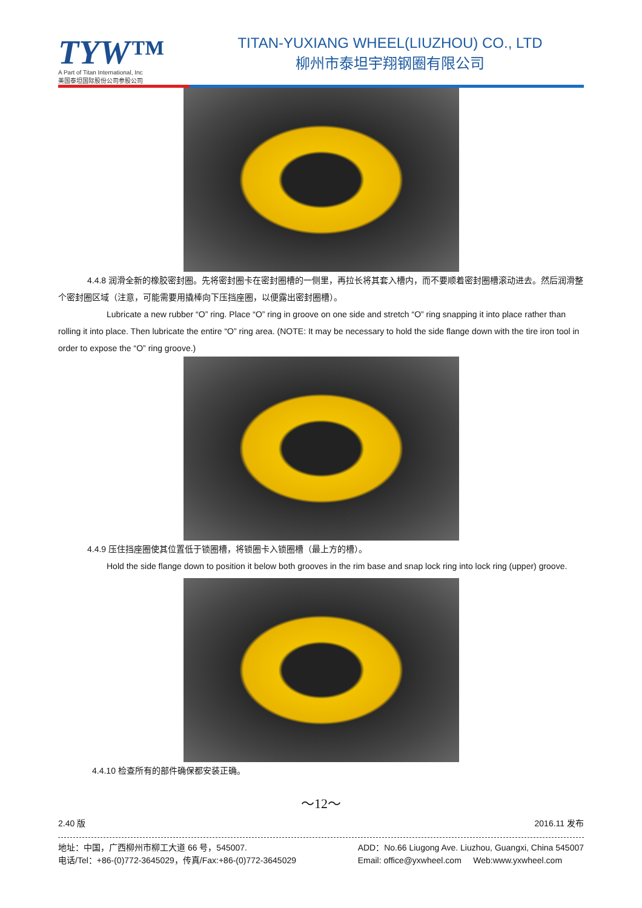TYW™
A Part of Titan International, Inc
美国泰坦国际股份公司参股公司
TITAN-YUXIANG WHEEL(LIUZHOU) CO., LTD
柳州市泰坦宇翔钢圈有限公司
4.4.8 润滑全新的橡胶密封圈。先将密封圈卡在密封圈槽的一侧里，再拉长将其套入槽内，而不要顺着密封圈槽滚动进去。然后润滑整个密封圈区域（注意，可能需要用撬棒向下压挡座圈，以便露出密封圈槽）。
Lubricate a new rubber “O” ring. Place “O” ring in groove on one side and stretch “O” ring snapping it into place rather than rolling it into place. Then lubricate the entire “O” ring area. (NOTE: It may be necessary to hold the side flange down with the tire iron tool in order to expose the “O” ring groove.)
4.4.9 压住挡座圈使其位置低于锁圈槽，将锁圈卡入锁圈槽（最上方的槽）。
Hold the side flange down to position it below both grooves in the rim base and snap lock ring into lock ring (upper) groove.
4.4.10 检查所有的部件确保都安装正确。
～12～
2.40 版 2016.11 发布
地址：中国，广西柳州市柳工大道 66 号，545007.
电话/Tel：+86-(0)772-3645029，传真/Fax:+86-(0)772-3645029
ADD：No.66 Liugong Ave. Liuzhou, Guangxi, China 545007
Email: office@yxwheel.com Web:www.yxwheel.com